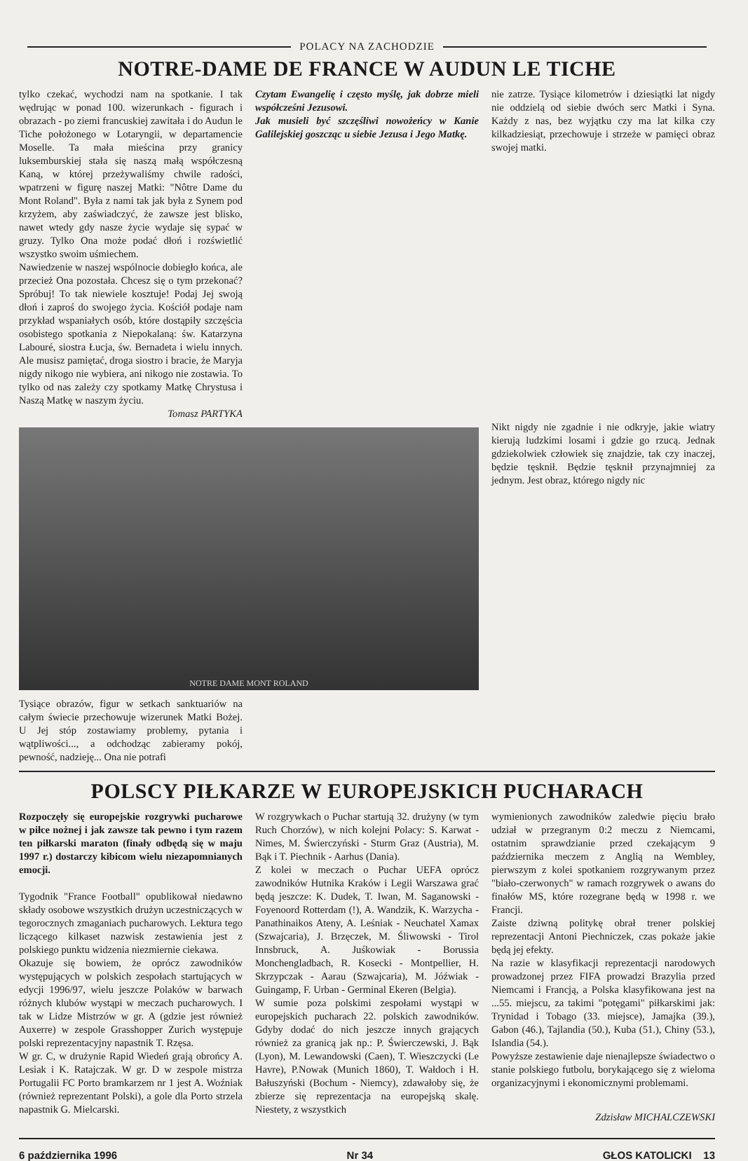POLACY NA ZACHODZIE
NOTRE-DAME DE FRANCE W AUDUN LE TICHE
Czytam Ewangelię i często myślę, jak dobrze mieli współcześni Jezusowi.
Jak musieli być szczęśliwi nowożeńcy w Kanie Galilejskiej goszcząc u siebie Jezusa i Jego Matkę.
nie zatrze. Tysiące kilometrów i dziesiątki lat nigdy nie oddzielą od siebie dwóch serc Matki i Syna. Każdy z nas, bez wyjątku czy ma lat kilka czy kilkadziesiąt, przechowuje i strzeże w pamięci obraz swojej matki.
tylko czekać, wychodzi nam na spotkanie. I tak wędrując w ponad 100. wizerunkach - figurach i obrazach - po ziemi francuskiej zawitała i do Audun le Tiche położonego w Lotaryngii, w departamencie Moselle. Ta mała mieścina przy granicy luksemburskiej stała się naszą małą współczesną Kaną, w której przeżywaliśmy chwile radości, wpatrzeni w figurę naszej Matki: "Nôtre Dame du Mont Roland". Była z nami tak jak była z Synem pod krzyżem, aby zaświadczyć, że zawsze jest blisko, nawet wtedy gdy nasze życie wydaje się sypać w gruzy. Tylko Ona może podać dłoń i rozświetlić wszystko swoim uśmiechem.
Nawiedzenie w naszej wspólnocie dobiegło końca, ale przecież Ona pozostała. Chcesz się o tym przekonać? Spróbuj! To tak niewiele kosztuje! Podaj Jej swoją dłoń i zaproś do swojego życia. Kościół podaje nam przykład wspaniałych osób, które dostąpiły szczęścia osobistego spotkania z Niepokalaną: św. Katarzyna Labouré, siostra Łucja, św. Bernadeta i wielu innych. Ale musisz pamiętać, droga siostro i bracie, że Maryja nigdy nikogo nie wybiera, ani nikogo nie zostawia. To tylko od nas zależy czy spotkamy Matkę Chrystusa i Naszą Matkę w naszym życiu.
Tomasz PARTYKA
NOTRE DAME MONT ROLAND
Nikt nigdy nie zgadnie i nie odkryje, jakie wiatry kierują ludzkimi losami i gdzie go rzucą. Jednak gdziekolwiek człowiek się znajdzie, tak czy inaczej, będzie tęsknił. Będzie tęsknił przynajmniej za jednym. Jest obraz, którego nigdy nic
Tysiące obrazów, figur w setkach sanktuariów na całym świecie przechowuje wizerunek Matki Bożej. U Jej stóp zostawiamy problemy, pytania i wątpliwości..., a odchodząc zabieramy pokój, pewność, nadzieję... Ona nie potrafi
POLSCY PIŁKARZE W EUROPEJSKICH PUCHARACH
Rozpoczęły się europejskie rozgrywki pucharowe w piłce nożnej i jak zawsze tak pewno i tym razem ten piłkarski maraton (finały odbędą się w maju 1997 r.) dostarczy kibicom wielu niezapomnianych emocji.
Tygodnik "France Football" opublikował niedawno składy osobowe wszystkich drużyn uczestniczących w tegorocznych zmaganiach pucharowych. Lektura tego liczącego kilkaset nazwisk zestawienia jest z polskiego punktu widzenia niezmiernie ciekawa.
Okazuje się bowiem, że oprócz zawodników występujących w polskich zespołach startujących w edycji 1996/97, wielu jeszcze Polaków w barwach różnych klubów wystąpi w meczach pucharowych. I tak w Lidze Mistrzów w gr. A (gdzie jest również Auxerre) w zespole Grasshopper Zurich występuje polski reprezentacyjny napastnik T. Rzęsa.
W gr. C, w drużynie Rapid Wiedeń grają obrońcy A. Lesiak i K. Ratajczak. W gr. D w zespole mistrza Portugalii FC Porto bramkarzem nr 1 jest A. Woźniak (również reprezentant Polski), a gole dla Porto strzela napastnik G. Mielcarski.
W rozgrywkach o Puchar startują 32. drużyny (w tym Ruch Chorzów), w nich kolejni Polacy: S. Karwat - Nimes, M. Świerczyński - Sturm Graz (Austria), M. Bąk i T. Piechnik - Aarhus (Dania).
Z kolei w meczach o Puchar UEFA oprócz zawodników Hutnika Kraków i Legii Warszawa grać będą jeszcze: K. Dudek, T. Iwan, M. Saganowski - Foyenoord Rotterdam (!), A. Wandzik, K. Warzycha - Panathinaikos Ateny, A. Leśniak - Neuchatel Xamax (Szwajcaria), J. Brzęczek, M. Śliwowski - Tirol Innsbruck, A. Juśkowiak - Borussia Monchengladbach, R. Kosecki - Montpellier, H. Skrzypczak - Aarau (Szwajcaria), M. Jóźwiak - Guingamp, F. Urban - Germinal Ekeren (Belgia).
W sumie poza polskimi zespołami wystąpi w europejskich pucharach 22. polskich zawodników. Gdyby dodać do nich jeszcze innych grających również za granicą jak np.: P. Świerczewski, J. Bąk (Lyon), M. Lewandowski (Caen), T. Wieszczycki (Le Havre), P.Nowak (Munich 1860), T. Wałdoch i H. Bałuszyński (Bochum - Niemcy), zdawałoby się, że zbierze się reprezentacja na europejską skalę. Niestety, z wszystkich
wymienionych zawodników zaledwie pięciu brało udział w przegranym 0:2 meczu z Niemcami, ostatnim sprawdzianie przed czekającym 9 października meczem z Anglią na Wembley, pierwszym z kolei spotkaniem rozgrywanym przez "biało-czerwonych" w ramach rozgrywek o awans do finałów MS, które rozegrane będą w 1998 r. we Francji.
Zaiste dziwną politykę obrał trener polskiej reprezentacji Antoni Piechniczek, czas pokaże jakie będą jej efekty.
Na razie w klasyfikacji reprezentacji narodowych prowadzonej przez FIFA prowadzi Brazylia przed Niemcami i Francją, a Polska klasyfikowana jest na ...55. miejscu, za takimi "potęgami" piłkarskimi jak: Trynidad i Tobago (33. miejsce), Jamajka (39.), Gabon (46.), Tajlandia (50.), Kuba (51.), Chiny (53.), Islandia (54.).
Powyższe zestawienie daje nienajlepsze świadectwo o stanie polskiego futbolu, borykającego się z wieloma organizacyjnymi i ekonomicznymi problemami.
Zdzisław MICHALCZEWSKI
6 października 1996 Nr 34 GŁOS KATOLICKI 13